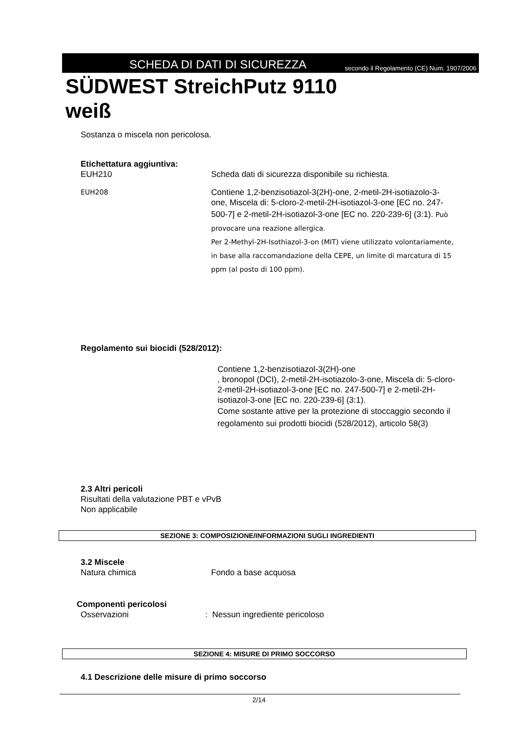SCHEDA DI DATI DI SICUREZZA
secondo il Regolamento (CE) Num. 1907/2006
SÜDWEST StreichPutz 9110
weiß
Sostanza o miscela non pericolosa.
Etichettatura aggiuntiva:
EUH210 Scheda dati di sicurezza disponibile su richiesta.
EUH208
Contiene 1,2-benzisotiazol-3(2H)-one, 2-metil-2H-isotiazolo-3-one, Miscela di: 5-cloro-2-metil-2H-isotiazol-3-one [EC no. 247-500-7] e 2-metil-2H-isotiazol-3-one [EC no. 220-239-6] (3:1). Può provocare una reazione allergica.
Per 2-Methyl-2H-Isothiazol-3-on (MIT) viene utilizzato volontariamente, in base alla raccomandazione della CEPE, un limite di marcatura di 15 ppm (al posto di 100 ppm).
Regolamento sui biocidi (528/2012):
Contiene 1,2-benzisotiazol-3(2H)-one
, bronopol (DCI), 2-metil-2H-isotiazolo-3-one, Miscela di: 5-cloro-2-metil-2H-isotiazol-3-one [EC no. 247-500-7] e 2-metil-2H-isotiazol-3-one [EC no. 220-239-6] (3:1).
Come sostante attive per la protezione di stoccaggio secondo il regolamento sui prodotti biocidi (528/2012), articolo 58(3)
2.3 Altri pericoli
Risultati della valutazione PBT e vPvB
Non applicabile
SEZIONE 3: COMPOSIZIONE/INFORMAZIONI SUGLI INGREDIENTI
3.2 Miscele
Natura chimica Fondo a base acquosa
Componenti pericolosi
Osservazioni : Nessun ingrediente pericoloso
SEZIONE 4: MISURE DI PRIMO SOCCORSO
4.1 Descrizione delle misure di primo soccorso
2/14